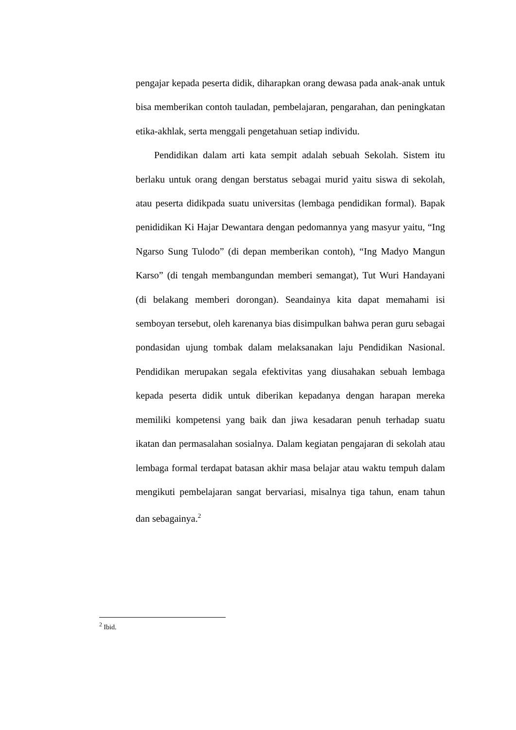pengajar kepada peserta didik, diharapkan orang dewasa pada anak-anak untuk bisa memberikan contoh tauladan, pembelajaran, pengarahan, dan peningkatan etika-akhlak, serta menggali pengetahuan setiap individu.
Pendidikan dalam arti kata sempit adalah sebuah Sekolah. Sistem itu berlaku untuk orang dengan berstatus sebagai murid yaitu siswa di sekolah, atau peserta didikpada suatu universitas (lembaga pendidikan formal). Bapak penididikan Ki Hajar Dewantara dengan pedomannya yang masyur yaitu, “Ing Ngarso Sung Tulodo” (di depan memberikan contoh), “Ing Madyo Mangun Karso” (di tengah membangundan memberi semangat), Tut Wuri Handayani (di belakang memberi dorongan). Seandainya kita dapat memahami isi semboyan tersebut, oleh karenanya bias disimpulkan bahwa peran guru sebagai pondasidan ujung tombak dalam melaksanakan laju Pendidikan Nasional. Pendidikan merupakan segala efektivitas yang diusahakan sebuah lembaga kepada peserta didik untuk diberikan kepadanya dengan harapan mereka memiliki kompetensi yang baik dan jiwa kesadaran penuh terhadap suatu ikatan dan permasalahan sosialnya. Dalam kegiatan pengajaran di sekolah atau lembaga formal terdapat batasan akhir masa belajar atau waktu tempuh dalam mengikuti pembelajaran sangat bervariasi, misalnya tiga tahun, enam tahun dan sebagainya.<sup>2</sup>
<sup>2</sup> Ibid.